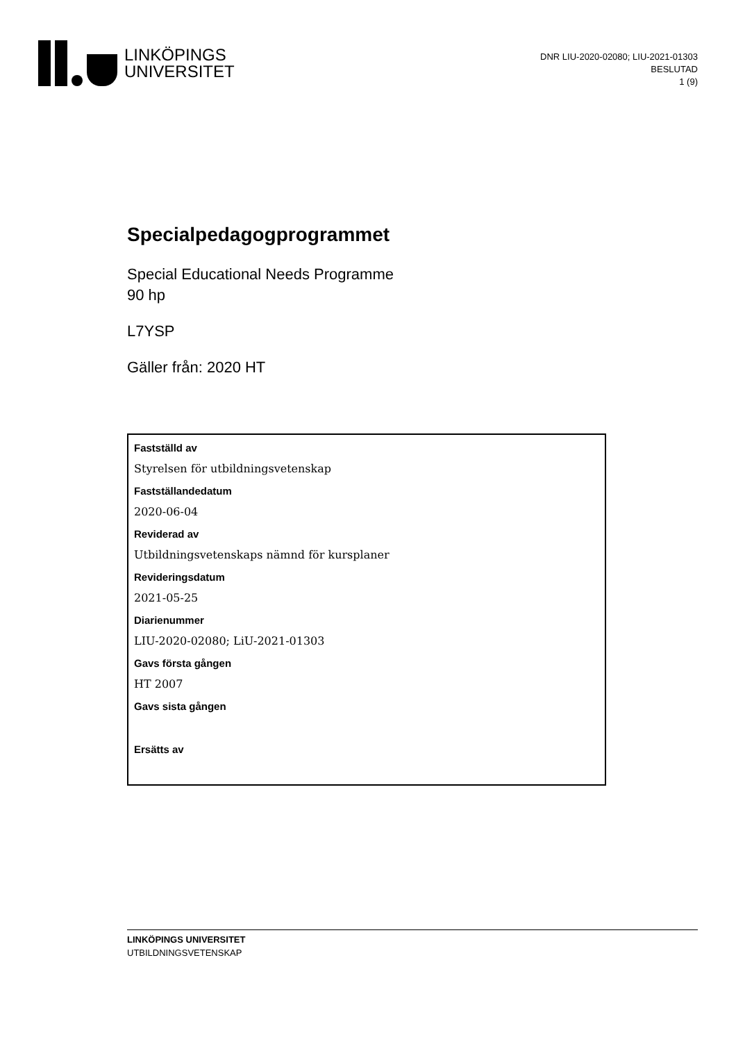LINKÖPINGS
UNIVERSITET
DNR LIU-2020-02080; LIU-2021-01303
BESLUTAD
1 (9)
Specialpedagogprogrammet
Special Educational Needs Programme
90 hp
L7YSP
Gäller från: 2020 HT
Fastställd av
Styrelsen för utbildningsvetenskap
Fastställandedatum
2020-06-04
Reviderad av
Utbildningsvetenskaps nämnd för kursplaner
Revideringsdatum
2021-05-25
Diarienummer
LIU-2020-02080; LiU-2021-01303
Gavs första gången
HT 2007
Gavs sista gången
Ersätts av
LINKÖPINGS UNIVERSITET
UTBILDNINGSVETENSKAP